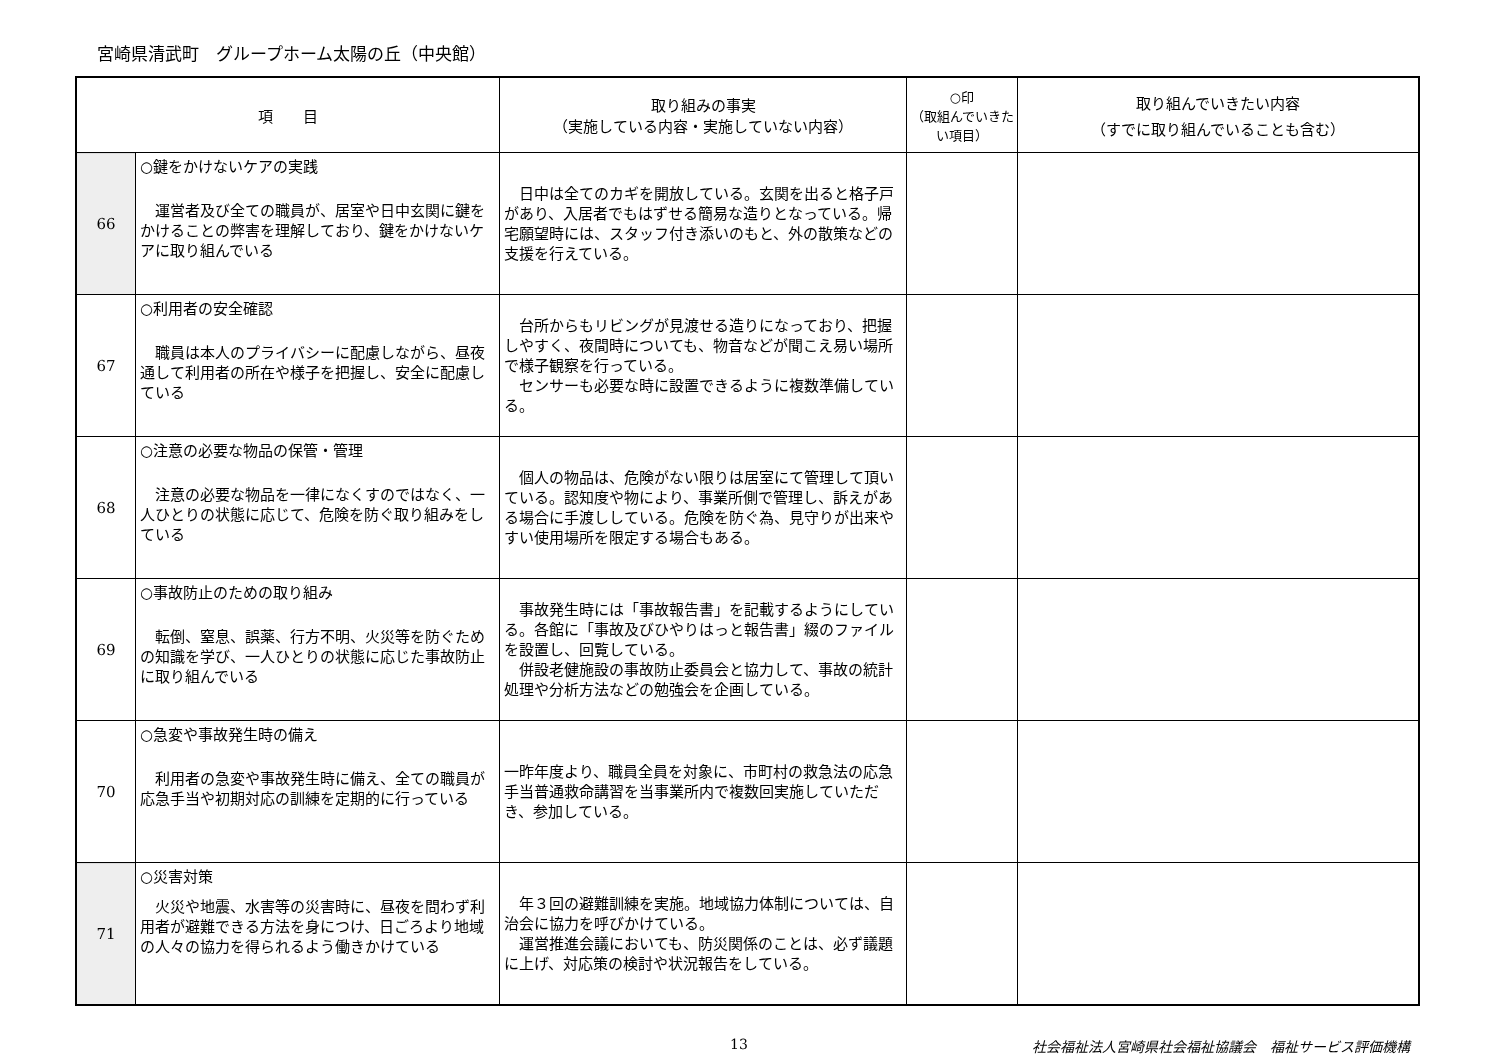宮崎県清武町　グループホーム太陽の丘（中央館）
| 項 目 | | 取り組みの事実 （実施している内容・実施していない内容） | ○印 （取組んでいきたい項目） | 取り組んでいきたい内容 （すでに取り組んでいることも含む） |
| --- | --- | --- | --- | --- |
| 66 | ○鍵をかけないケアの実践 運営者及び全ての職員が、居室や日中玄関に鍵をかけることの弊害を理解しており、鍵をかけないケアに取り組んでいる | 日中は全てのカギを開放している。玄関を出ると格子戸があり、入居者でもはずせる簡易な造りとなっている。帰宅願望時には、スタッフ付き添いのもと、外の散策などの支援を行えている。 | | |
| 67 | ○利用者の安全確認 職員は本人のプライバシーに配慮しながら、昼夜通して利用者の所在や様子を把握し、安全に配慮している | 台所からもリビングが見渡せる造りになっており、把握しやすく、夜間時についても、物音などが聞こえ易い場所で様子観察を行っている。 センサーも必要な時に設置できるように複数準備している。 | | |
| 68 | ○注意の必要な物品の保管・管理 注意の必要な物品を一律になくすのではなく、一人ひとりの状態に応じて、危険を防ぐ取り組みをしている | 個人の物品は、危険がない限りは居室にて管理して頂いている。認知度や物により、事業所側で管理し、訴えがある場合に手渡ししている。危険を防ぐ為、見守りが出来やすい使用場所を限定する場合もある。 | | |
| 69 | ○事故防止のための取り組み 転倒、窒息、誤薬、行方不明、火災等を防ぐための知識を学び、一人ひとりの状態に応じた事故防止に取り組んでいる | 事故発生時には「事故報告書」を記載するようにしている。各館に「事故及びひやりはっと報告書」綴のファイルを設置し、回覧している。 併設老健施設の事故防止委員会と協力して、事故の統計処理や分析方法などの勉強会を企画している。 | | |
| 70 | ○急変や事故発生時の備え 利用者の急変や事故発生時に備え、全ての職員が応急手当や初期対応の訓練を定期的に行っている | 一昨年度より、職員全員を対象に、市町村の救急法の応急手当普通救命講習を当事業所内で複数回実施していただき、参加している。 | | |
| 71 | ○災害対策 火災や地震、水害等の災害時に、昼夜を問わず利用者が避難できる方法を身につけ、日ごろより地域の人々の協力を得られるよう働きかけている | 年３回の避難訓練を実施。地域協力体制については、自治会に協力を呼びかけている。 運営推進会議においても、防災関係のことは、必ず議題に上げ、対応策の検討や状況報告をしている。 | | |
13 社会福祉法人宮崎県社会福祉協議会　福祉サービス評価機構